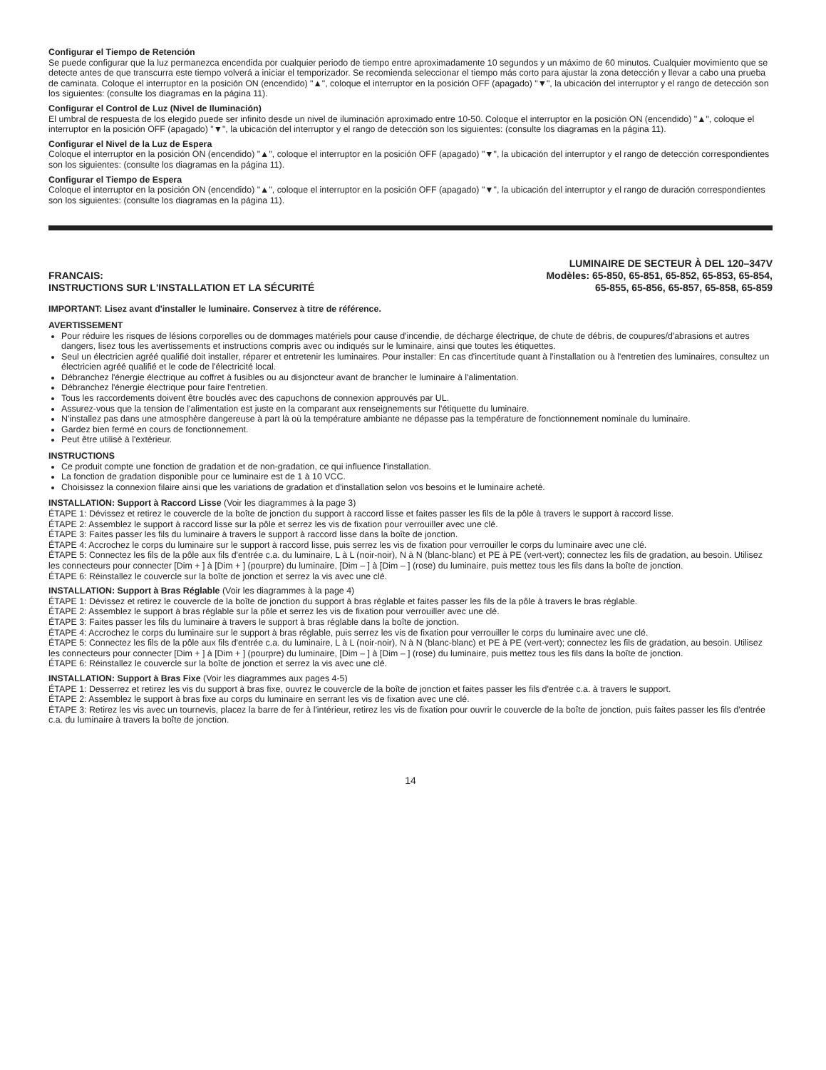Configurar el Tiempo de Retención
Se puede configurar que la luz permanezca encendida por cualquier periodo de tiempo entre aproximadamente 10 segundos y un máximo de 60 minutos. Cualquier movimiento que se detecte antes de que transcurra este tiempo volverá a iniciar el temporizador. Se recomienda seleccionar el tiempo más corto para ajustar la zona detección y llevar a cabo una prueba de caminata. Coloque el interruptor en la posición ON (encendido) "▲", coloque el interruptor en la posición OFF (apagado) "▼", la ubicación del interruptor y el rango de detección son los siguientes: (consulte los diagramas en la página 11).
Configurar el Control de Luz (Nivel de Iluminación)
El umbral de respuesta de los elegido puede ser infinito desde un nivel de iluminación aproximado entre 10-50. Coloque el interruptor en la posición ON (encendido) "▲", coloque el interruptor en la posición OFF (apagado) "▼", la ubicación del interruptor y el rango de detección son los siguientes: (consulte los diagramas en la página 11).
Configurar el Nivel de la Luz de Espera
Coloque el interruptor en la posición ON (encendido) "▲", coloque el interruptor en la posición OFF (apagado) "▼", la ubicación del interruptor y el rango de detección correspondientes son los siguientes: (consulte los diagramas en la página 11).
Configurar el Tiempo de Espera
Coloque el interruptor en la posición ON (encendido) "▲", coloque el interruptor en la posición OFF (apagado) "▼", la ubicación del interruptor y el rango de duración correspondientes son los siguientes: (consulte los diagramas en la página 11).
FRANCAIS:
INSTRUCTIONS SUR L'INSTALLATION ET LA SÉCURITÉ
LUMINAIRE DE SECTEUR À DEL 120–347V
Modèles: 65-850, 65-851, 65-852, 65-853, 65-854,
65-855, 65-856, 65-857, 65-858, 65-859
IMPORTANT: Lisez avant d'installer le luminaire. Conservez à titre de référence.
AVERTISSEMENT
Pour réduire les risques de lésions corporelles ou de dommages matériels pour cause d'incendie, de décharge électrique, de chute de débris, de coupures/d'abrasions et autres dangers, lisez tous les avertissements et instructions compris avec ou indiqués sur le luminaire, ainsi que toutes les étiquettes.
Seul un électricien agréé qualifié doit installer, réparer et entretenir les luminaires. Pour installer: En cas d'incertitude quant à l'installation ou à l'entretien des luminaires, consultez un électricien agréé qualifié et le code de l'électricité local.
Débranchez l'énergie électrique au coffret à fusibles ou au disjoncteur avant de brancher le luminaire à l'alimentation.
Débranchez l'énergie électrique pour faire l'entretien.
Tous les raccordements doivent être bouclés avec des capuchons de connexion approuvés par UL.
Assurez-vous que la tension de l'alimentation est juste en la comparant aux renseignements sur l'étiquette du luminaire.
N'installez pas dans une atmosphère dangereuse à part là où la température ambiante ne dépasse pas la température de fonctionnement nominale du luminaire.
Gardez bien fermé en cours de fonctionnement.
Peut être utilisé à l'extérieur.
INSTRUCTIONS
Ce produit compte une fonction de gradation et de non-gradation, ce qui influence l'installation.
La fonction de gradation disponible pour ce luminaire est de 1 à 10 VCC.
Choisissez la connexion filaire ainsi que les variations de gradation et d'installation selon vos besoins et le luminaire acheté.
INSTALLATION: Support à Raccord Lisse (Voir les diagrammes à la page 3)
ÉTAPE 1: Dévissez et retirez le couvercle de la boîte de jonction du support à raccord lisse et faites passer les fils de la pôle à travers le support à raccord lisse.
ÉTAPE 2: Assemblez le support à raccord lisse sur la pôle et serrez les vis de fixation pour verrouiller avec une clé.
ÉTAPE 3: Faites passer les fils du luminaire à travers le support à raccord lisse dans la boîte de jonction.
ÉTAPE 4: Accrochez le corps du luminaire sur le support à raccord lisse, puis serrez les vis de fixation pour verrouiller le corps du luminaire avec une clé.
ÉTAPE 5: Connectez les fils de la pôle aux fils d'entrée c.a. du luminaire, L à L (noir-noir), N à N (blanc-blanc) et PE à PE (vert-vert); connectez les fils de gradation, au besoin. Utilisez les connecteurs pour connecter [Dim + ] à [Dim + ] (pourpre) du luminaire, [Dim – ] à [Dim – ] (rose) du luminaire, puis mettez tous les fils dans la boîte de jonction.
ÉTAPE 6: Réinstallez le couvercle sur la boîte de jonction et serrez la vis avec une clé.
INSTALLATION: Support à Bras Réglable (Voir les diagrammes à la page 4)
ÉTAPE 1: Dévissez et retirez le couvercle de la boîte de jonction du support à bras réglable et faites passer les fils de la pôle à travers le bras réglable.
ÉTAPE 2: Assemblez le support à bras réglable sur la pôle et serrez les vis de fixation pour verrouiller avec une clé.
ÉTAPE 3: Faites passer les fils du luminaire à travers le support à bras réglable dans la boîte de jonction.
ÉTAPE 4: Accrochez le corps du luminaire sur le support à bras réglable, puis serrez les vis de fixation pour verrouiller le corps du luminaire avec une clé.
ÉTAPE 5: Connectez les fils de la pôle aux fils d'entrée c.a. du luminaire, L à L (noir-noir), N à N (blanc-blanc) et PE à PE (vert-vert); connectez les fils de gradation, au besoin. Utilisez les connecteurs pour connecter [Dim + ] à [Dim + ] (pourpre) du luminaire, [Dim – ] à [Dim – ] (rose) du luminaire, puis mettez tous les fils dans la boîte de jonction.
ÉTAPE 6: Réinstallez le couvercle sur la boîte de jonction et serrez la vis avec une clé.
INSTALLATION: Support à Bras Fixe (Voir les diagrammes aux pages 4-5)
ÉTAPE 1: Desserrez et retirez les vis du support à bras fixe, ouvrez le couvercle de la boîte de jonction et faites passer les fils d'entrée c.a. à travers le support.
ÉTAPE 2: Assemblez le support à bras fixe au corps du luminaire en serrant les vis de fixation avec une clé.
ÉTAPE 3: Retirez les vis avec un tournevis, placez la barre de fer à l'intérieur, retirez les vis de fixation pour ouvrir le couvercle de la boîte de jonction, puis faites passer les fils d'entrée c.a. du luminaire à travers la boîte de jonction.
14